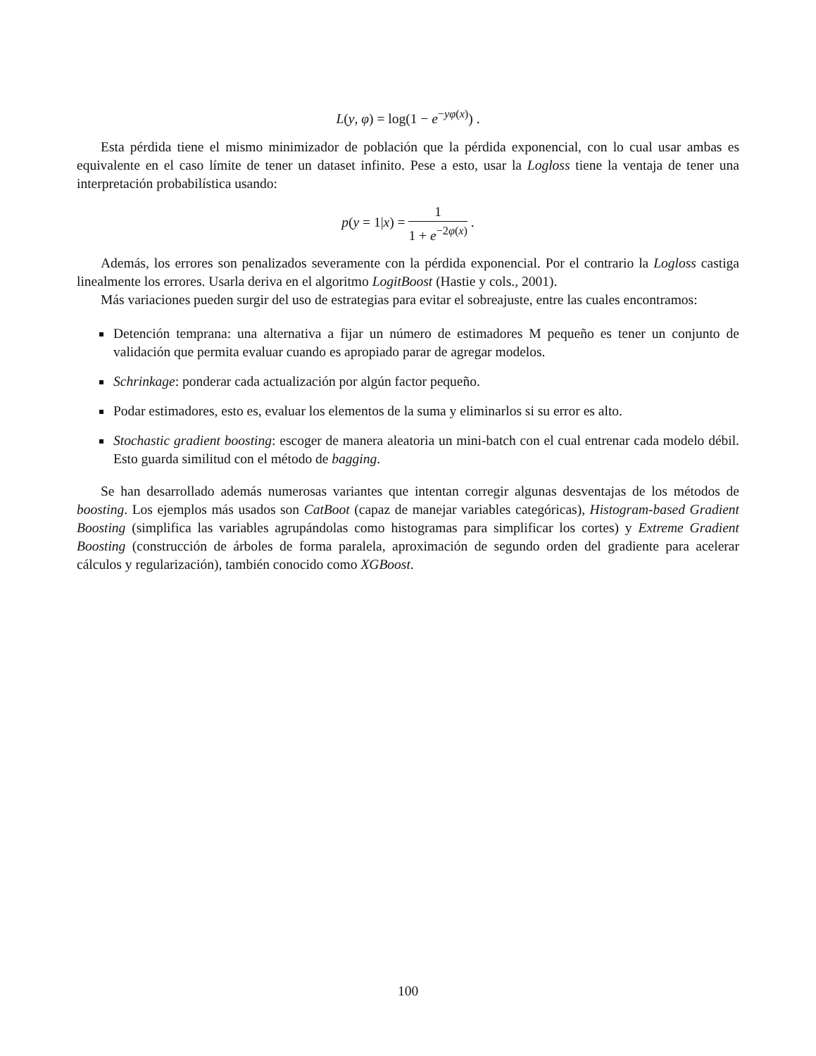L(y, φ) = log(1 − e<sup>−yφ(x)</sup>) .
Esta pérdida tiene el mismo minimizador de población que la pérdida exponencial, con lo cual usar ambas es equivalente en el caso límite de tener un dataset infinito. Pese a esto, usar la Logloss tiene la ventaja de tener una interpretación probabilística usando:
p(y = 1|x) = 1 1 + e<sup>−2φ(x)</sup> .
Además, los errores son penalizados severamente con la pérdida exponencial. Por el contrario la Logloss castiga linealmente los errores. Usarla deriva en el algoritmo LogitBoost (Hastie y cols., 2001).
Más variaciones pueden surgir del uso de estrategias para evitar el sobreajuste, entre las cuales encontramos:
Detención temprana: una alternativa a fijar un número de estimadores M pequeño es tener un conjunto de validación que permita evaluar cuando es apropiado parar de agregar modelos.
Schrinkage: ponderar cada actualización por algún factor pequeño.
Podar estimadores, esto es, evaluar los elementos de la suma y eliminarlos si su error es alto.
Stochastic gradient boosting: escoger de manera aleatoria un mini-batch con el cual entrenar cada modelo débil. Esto guarda similitud con el método de bagging.
Se han desarrollado además numerosas variantes que intentan corregir algunas desventajas de los métodos de boosting. Los ejemplos más usados son CatBoot (capaz de manejar variables categóricas), Histogram-based Gradient Boosting (simplifica las variables agrupándolas como histogramas para simplificar los cortes) y Extreme Gradient Boosting (construcción de árboles de forma paralela, aproximación de segundo orden del gradiente para acelerar cálculos y regularización), también conocido como XGBoost.
100